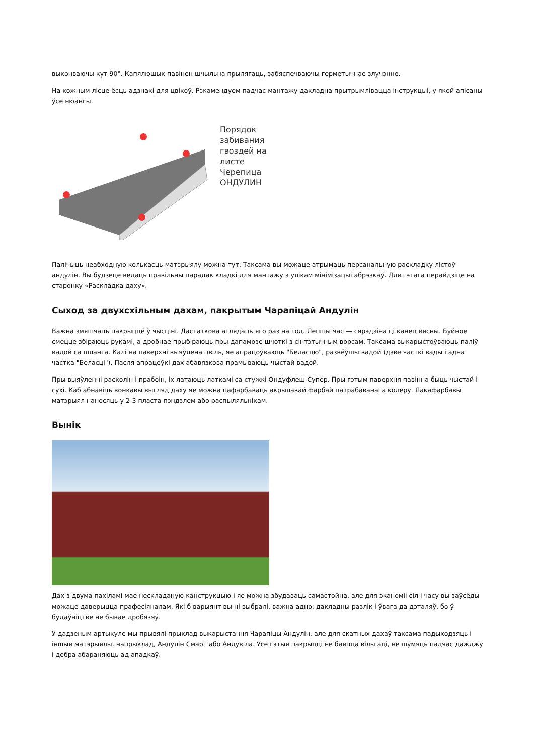выконваючы кут 90°. Капялюшык павінен шчыльна прылягаць, забяспечваючы герметычнае злучэнне.
На кожным лісце ёсць адзнакі для цвікоў. Рэкамендуем падчас мантажу дакладна прытрымлівацца інструкцыі, у якой апісаны ўсе нюансы.
Порядок
забивания
гвоздей на
листе
Черепица
ОНДУЛИН
Палічыць неабходную колькасць матэрыялу можна тут. Таксама вы можаце атрымаць персанальную раскладку лістоў андулін. Вы будзеце ведаць правільны парадак кладкі для мантажу з улікам мінімізацыі абрэзкаў. Для гэтага перайдзіце на старонку «Раскладка даху».
Сыход за двухсхільным дахам, пакрытым Чарапіцай Андулін
Важна змяшчаць пакрыццё ў чысціні. Дастаткова аглядаць яго раз на год. Лепшы час — сярэдзіна ці канец вясны. Буйное смецце збіраюць рукамі, а дробнае прыбіраюць пры дапамозе шчоткі з сінтэтычным ворсам. Таксама выкарыстоўваюць паліў вадой са шланга. Калі на паверхні выяўлена цвіль, яе апрацоўваюць "Беласцю", развёўшы вадой (дзве часткі вады і адна частка "Беласці"). Пасля апрацоўкі дах абавязкова прамываюць чыстай вадой.
Пры выяўленні расколін і прабоін, іх латаюць латкамі са стужкі Ондуфлеш-Супер. Пры гэтым паверхня павінна быць чыстай і сухі. Каб абнавіць вонкавы выгляд даху яе можна пафарбаваць акрылавай фарбай патрабаванага колеру. Лакафарбавы матэрыял наносяць у 2-3 пласта пэндзлем або распыляльнікам.
Вынік
Дах з двума пахіламі мае нескладаную канструкцыю і яе можна збудаваць самастойна, але для эканоміі сіл і часу вы заўсёды можаце даверыцца прафесіяналам. Які б варыянт вы ні выбралі, важна адно: дакладны разлік і ўвага да дэталяў, бо ў будаўніцтве не бывае дробязяў.
У дадзеным артыкуле мы прывялі прыклад выкарыстання Чарапіцы Андулін, але для скатных дахаў таксама падыходзяць і іншыя матэрыялы, напрыклад, Андулін Смарт або Андувіла. Усе гэтыя пакрыцці не баяцца вільгаці, не шумяць падчас дажджу і добра абараняюць ад ападкаў.